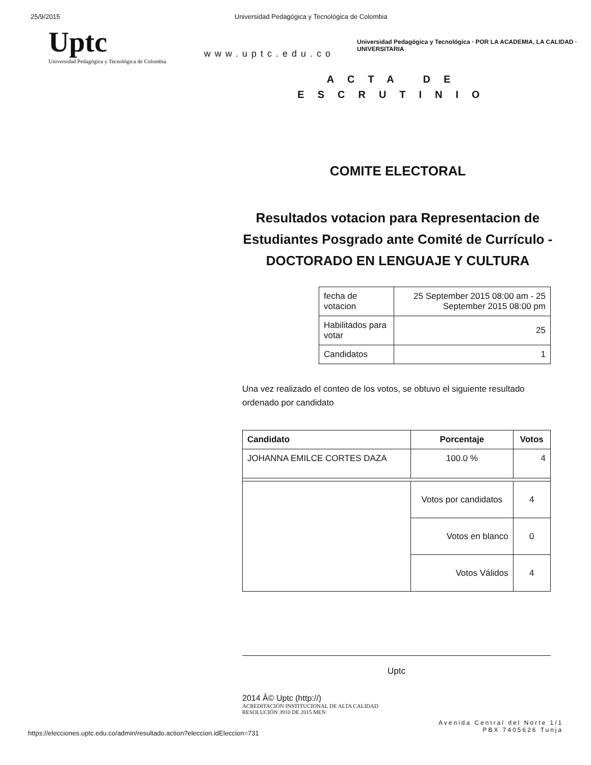25/9/2015 Universidad Pedagógica y Tecnológica de Colombia
Uptc
Universidad Pedagógica y Tecnológica de Colombia
www.uptc.edu.co
Universidad Pedagógica y Tecnológica · POR LA ACADEMIA, LA CALIDAD · UNIVERSITARIA
ACTA DE
ESCRUTINIO
COMITE ELECTORAL
Resultados votacion para Representacion de Estudiantes Posgrado ante Comité de Currículo - DOCTORADO EN LENGUAJE Y CULTURA
| fecha de votacion | 25 September 2015 08:00 am - 25 September 2015 08:00 pm |
| Habilitados para votar | 25 |
| Candidatos | 1 |
Una vez realizado el conteo de los votos, se obtuvo el siguiente resultado ordenado por candidato
| Candidato | Porcentaje | Votos |
| --- | --- | --- |
| JOHANNA EMILCE CORTES DAZA | 100.0 % | 4 |
| | Votos por candidatos | 4 |
| | Votos en blanco | 0 |
| | Votos Válidos | 4 |
Uptc
2014 Â© Uptc (http://)
ACREDITACIÓN INSTITUCIONAL DE ALTA CALIDAD
RESOLUCIÓN 3910 DE 2015 MEN
https://elecciones.uptc.edu.co/admin/resultado.action?eleccion.idEleccion=731
Avenida Central del Norte 1/1
PBX 7405626 Tunja